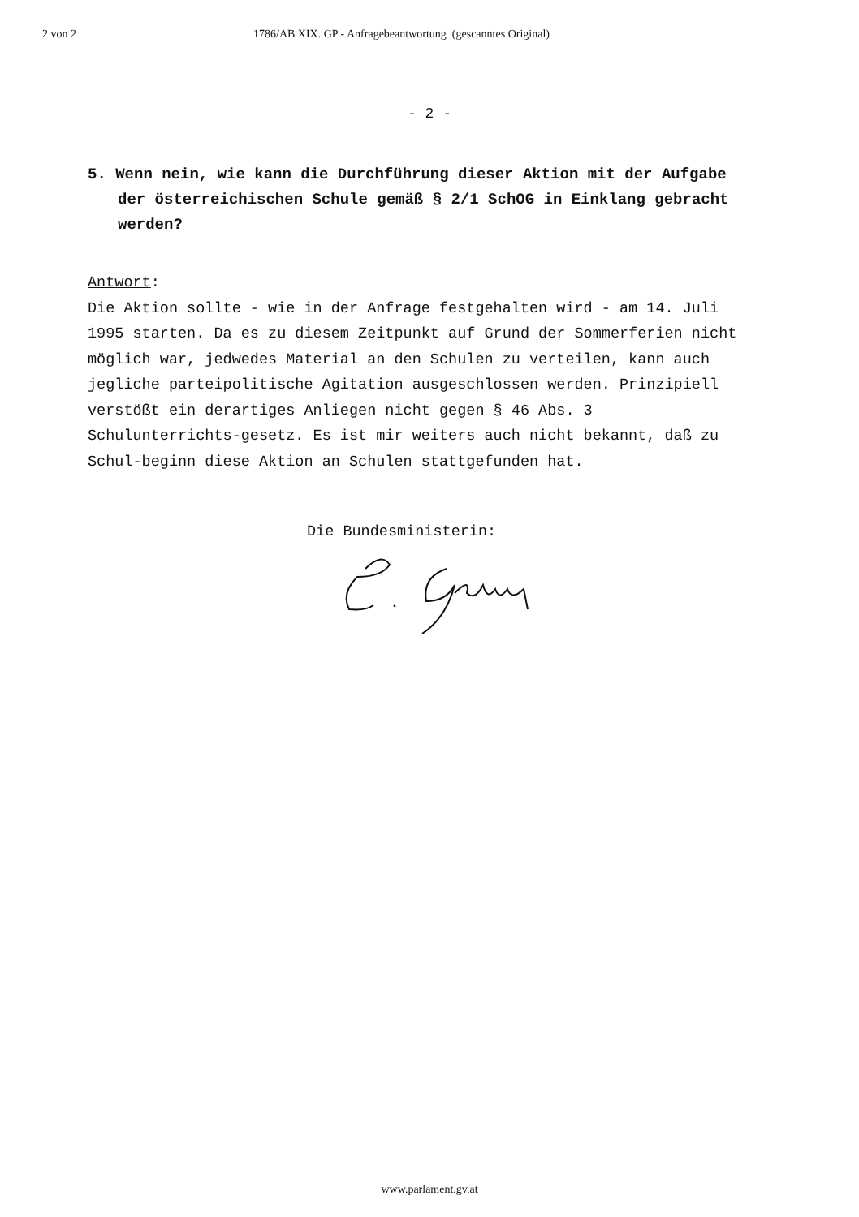2 von 2 1786/AB XIX. GP - Anfragebeantwortung (gescanntes Original)
- 2 -
5. Wenn nein, wie kann die Durchführung dieser Aktion mit der Aufgabe der österreichischen Schule gemäß § 2/1 SchOG in Einklang gebracht werden?
Antwort:
Die Aktion sollte - wie in der Anfrage festgehalten wird - am 14. Juli 1995 starten. Da es zu diesem Zeitpunkt auf Grund der Sommerferien nicht möglich war, jedwedes Material an den Schulen zu verteilen, kann auch jegliche parteipolitische Agitation ausgeschlossen werden. Prinzipiell verstößt ein derartiges Anliegen nicht gegen § 46 Abs. 3 Schulunterrichts-gesetz. Es ist mir weiters auch nicht bekannt, daß zu Schul-beginn diese Aktion an Schulen stattgefunden hat.
Die Bundesministerin:
www.parlament.gv.at